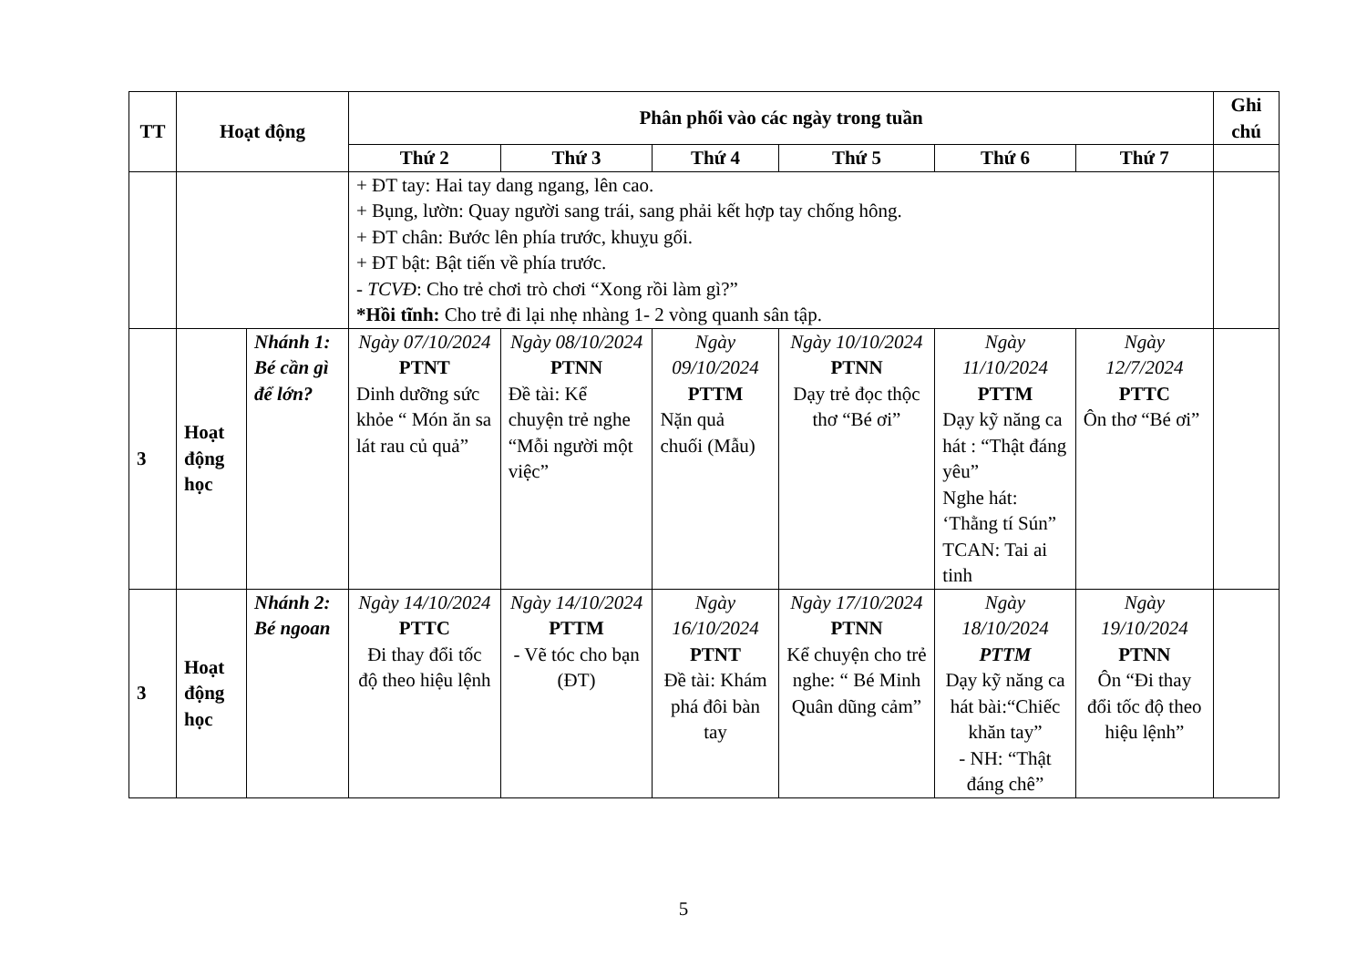| TT | Hoạt động | | Phân phối vào các ngày trong tuần | | | | | | Ghi chú |
| --- | --- | --- | --- | --- | --- | --- | --- | --- | --- |
| | | | Thứ 2 | Thứ 3 | Thứ 4 | Thứ 5 | Thứ 6 | Thứ 7 | |
| | | | + ĐT tay: Hai tay dang ngang, lên cao. + Bụng, lườn: Quay người sang trái, sang phải kết hợp tay chống hông. + ĐT chân: Bước lên phía trước, khuỵu gối. + ĐT bật: Bật tiến về phía trước. - TCVĐ : Cho trẻ chơi trò chơi “Xong rồi làm gì?” *Hồi tĩnh: Cho trẻ đi lại nhẹ nhàng 1- 2 vòng quanh sân tập. | | | | | | |
| 3 | Hoạt động học | Nhánh 1: Bé cần gì để lớn? | Ngày 07/10/2024 PTNT Dinh dưỡng sức khỏe “ Món ăn sa lát rau củ quả” | Ngày 08/10/2024 PTNN Đề tài: Kể chuyện trẻ nghe “Mỗi người một việc” | Ngày 09/10/2024 PTTM Nặn quả chuối (Mẫu) | Ngày 10/10/2024 PTNN Dạy trẻ đọc thộc thơ “Bé ơi” | Ngày 11/10/2024 PTTM Dạy kỹ năng ca hát : “Thật đáng yêu” Nghe hát: ‘Thằng tí Sún” TCAN: Tai ai tinh | Ngày 12/7/2024 PTTC Ôn thơ “Bé ơi” | |
| 3 | Hoạt động học | Nhánh 2: Bé ngoan | Ngày 14/10/2024 PTTC Đi thay đổi tốc độ theo hiệu lệnh | Ngày 14/10/2024 PTTM - Vẽ tóc cho bạn (ĐT) | Ngày 16/10/2024 PTNT Đề tài: Khám phá đôi bàn tay | Ngày 17/10/2024 PTNN Kể chuyện cho trẻ nghe: “ Bé Minh Quân dũng cảm” | Ngày 18/10/2024 PTTM Dạy kỹ năng ca hát bài:“Chiếc khăn tay” - NH: “Thật đáng chê” | Ngày 19/10/2024 PTNN Ôn “Đi thay đổi tốc độ theo hiệu lệnh” | |
5